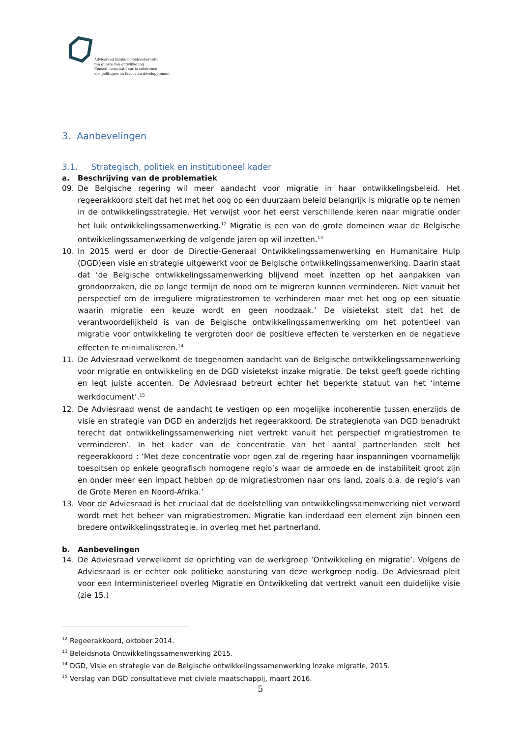Adviesraad inzake beleidscoherentie
ten gunste van ontwikkeling
Conseil consultatif sur la cohérence
des politiques en faveur du développement
3. Aanbevelingen
3.1. Strategisch, politiek en institutioneel kader
a. Beschrijving van de problematiek
09. De Belgische regering wil meer aandacht voor migratie in haar ontwikkelingsbeleid. Het regeerakkoord stelt dat het met het oog op een duurzaam beleid belangrijk is migratie op te nemen in de ontwikkelingsstrategie. Het verwijst voor het eerst verschillende keren naar migratie onder het luik ontwikkelingssamenwerking.<sup>12</sup> Migratie is een van de grote domeinen waar de Belgische ontwikkelingssamenwerking de volgende jaren op wil inzetten.<sup>13</sup>
10. In 2015 werd er door de Directie-Generaal Ontwikkelingssamenwerking en Humanitaire Hulp (DGD)een visie en strategie uitgewerkt voor de Belgische ontwikkelingssamenwerking. Daarin staat dat ‘de Belgische ontwikkelingssamenwerking blijvend moet inzetten op het aanpakken van grondoorzaken, die op lange termijn de nood om te migreren kunnen verminderen. Niet vanuit het perspectief om de irreguliere migratiestromen te verhinderen maar met het oog op een situatie waarin migratie een keuze wordt en geen noodzaak.’ De visietekst stelt dat het de verantwoordelijkheid is van de Belgische ontwikkelingssamenwerking om het potentieel van migratie voor ontwikkeling te vergroten door de positieve effecten te versterken en de negatieve effecten te minimaliseren.<sup>14</sup>
11. De Adviesraad verwelkomt de toegenomen aandacht van de Belgische ontwikkelingssamenwerking voor migratie en ontwikkeling en de DGD visietekst inzake migratie. De tekst geeft goede richting en legt juiste accenten. De Adviesraad betreurt echter het beperkte statuut van het ‘interne werkdocument’.<sup>15</sup>
12. De Adviesraad wenst de aandacht te vestigen op een mogelijke incoherentie tussen enerzijds de visie en strategie van DGD en anderzijds het regeerakkoord. De strategienota van DGD benadrukt terecht dat ontwikkelingssamenwerking niet vertrekt vanuit het perspectief migratiestromen te verminderen’. In het kader van de concentratie van het aantal partnerlanden stelt het regeerakkoord : ‘Met deze concentratie voor ogen zal de regering haar inspanningen voornamelijk toespitsen op enkele geografisch homogene regio’s waar de armoede en de instabiliteit groot zijn en onder meer een impact hebben op de migratiestromen naar ons land, zoals o.a. de regio’s van de Grote Meren en Noord-Afrika.’
13. Voor de Adviesraad is het cruciaal dat de doelstelling van ontwikkelingssamenwerking niet verward wordt met het beheer van migratiestromen. Migratie kan inderdaad een element zijn binnen een bredere ontwikkelingsstrategie, in overleg met het partnerland.
b. Aanbevelingen
14. De Adviesraad verwelkomt de oprichting van de werkgroep ‘Ontwikkeling en migratie’. Volgens de Adviesraad is er echter ook politieke aansturing van deze werkgroep nodig. De Adviesraad pleit voor een Interministerieel overleg Migratie en Ontwikkeling dat vertrekt vanuit een duidelijke visie (zie 15.)
<sup>12</sup> Regeerakkoord, oktober 2014.
<sup>13</sup> Beleidsnota Ontwikkelingssamenwerking 2015.
<sup>14</sup> DGD, Visie en strategie van de Belgische ontwikkelingssamenwerking inzake migratie, 2015.
<sup>15</sup> Verslag van DGD consultatieve met civiele maatschappij, maart 2016.
5